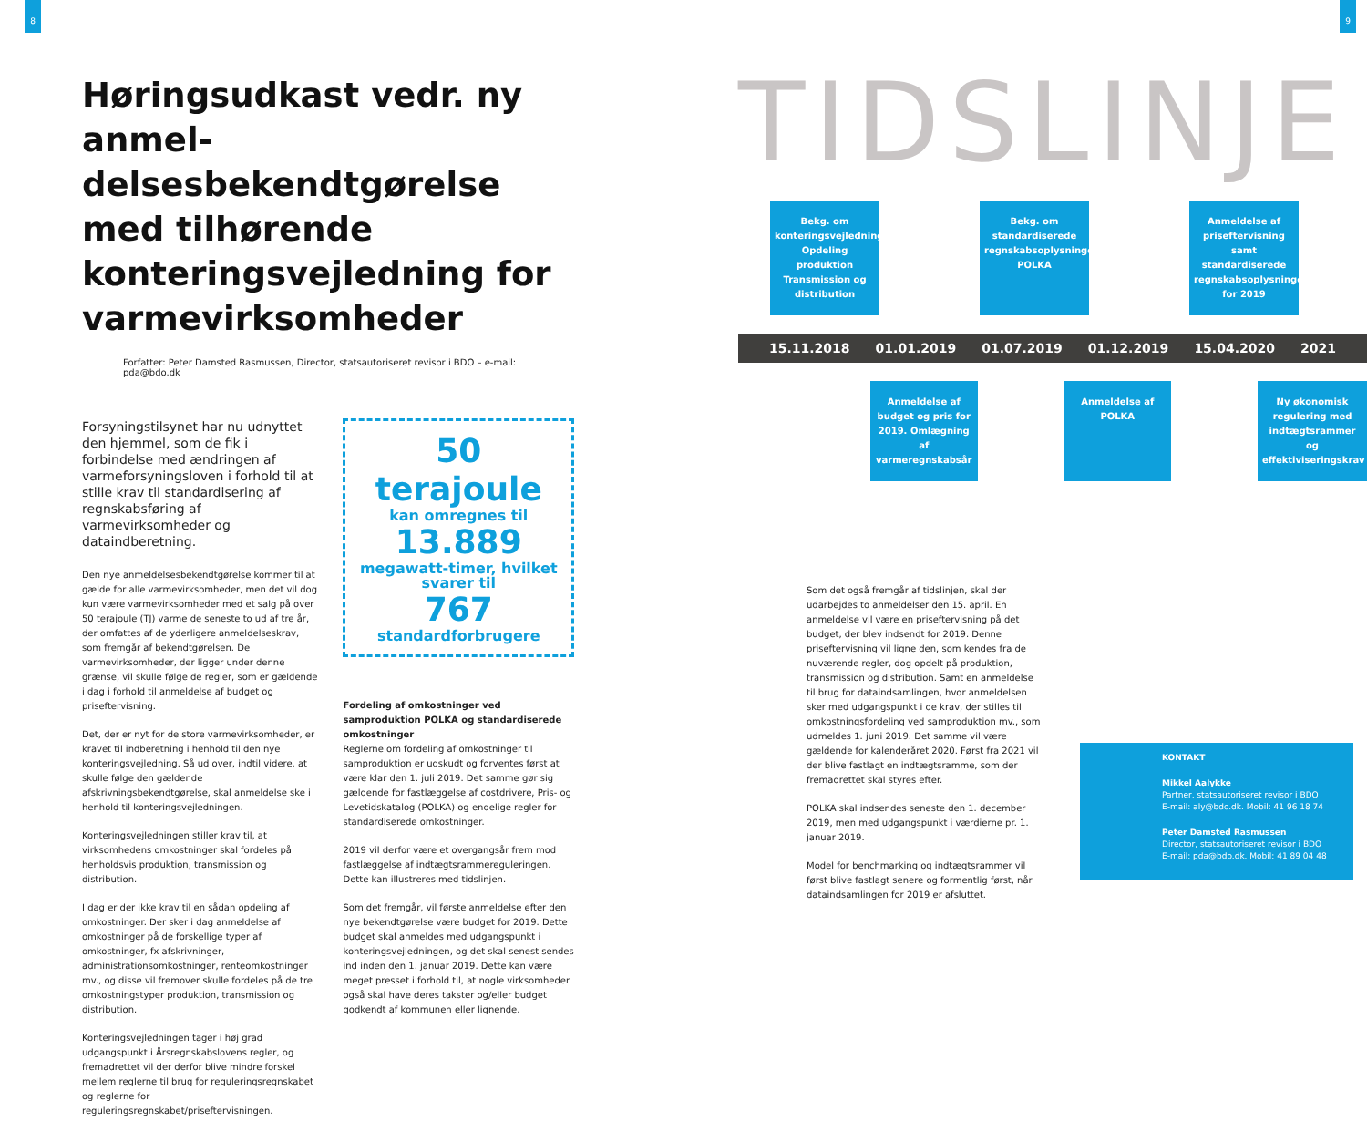8 9
Høringsudkast vedr. ny anmel­delsesbekendtgørelse med til­hørende konteringsvejledning for varmevirksomheder
Forfatter: Peter Damsted Rasmussen, Director, statsautoriseret revisor i BDO – e-mail: pda@bdo.dk
Forsyningstilsynet har nu udnyttet den hjemmel, som de fik i forbindelse med ændringen af varmeforsyningsloven i forhold til at stille krav til standardisering af regnskabsføring af varmevirksomheder og dataindberetning.
Den nye anmeldelsesbekendtgørelse kommer til at gælde for alle varmevirksomheder, men det vil dog kun være varmevirksomheder med et salg på over 50 terajoule (TJ) varme de seneste to ud af tre år, der omfattes af de yderligere anmeldelseskrav, som fremgår af bekendtgørelsen. De varmevirksomheder, der ligger under denne grænse, vil skulle følge de regler, som er gældende i dag i forhold til anmeldelse af budget og priseftervisning.
Det, der er nyt for de store varmevirksomheder, er kravet til indberetning i henhold til den nye konteringsvejledning. Så ud over, indtil videre, at skulle følge den gældende afskrivningsbekendtgørelse, skal anmeldelse ske i henhold til konteringsvejledningen.
Konteringsvejledningen stiller krav til, at virksomhedens omkostninger skal fordeles på henholdsvis produktion, transmission og distribution.
I dag er der ikke krav til en sådan opdeling af omkostninger. Der sker i dag anmeldelse af omkostninger på de forskellige typer af omkostninger, fx afskrivninger, administrationsomkostninger, renteomkostninger mv., og disse vil fremover skulle fordeles på de tre omkostningstyper produktion, transmission og distribution.
Konteringsvejledningen tager i høj grad udgangspunkt i Årsregnskabslovens regler, og fremadrettet vil der derfor blive mindre forskel mellem reglerne til brug for reguleringsregnskabet og reglerne for reguleringsregnskabet/priseftervisningen.
50 terajoule
kan omregnes til
13.889
megawatt-timer, hvilket svarer til
767
standardforbrugere
Fordeling af omkostninger ved samproduktion POLKA og standardiserede omkostninger
Reglerne om fordeling af omkostninger til samproduktion er udskudt og forventes først at være klar den 1. juli 2019. Det samme gør sig gældende for fastlæggelse af costdrivere, Pris- og Levetidskatalog (POLKA) og endelige regler for standardiserede omkostninger.
2019 vil derfor være et overgangsår frem mod fastlæggelse af indtægtsrammereguleringen. Dette kan illustreres med tidslinjen.
Som det fremgår, vil første anmeldelse efter den nye bekendtgørelse være budget for 2019. Dette budget skal anmeldes med udgangspunkt i konteringsvejledningen, og det skal senest sendes ind inden den 1. januar 2019. Dette kan være meget presset i forhold til, at nogle virksomheder også skal have deres takster og/eller budget godkendt af kommunen eller lignende.
TIDSLINJE
Bekg. om konteringsvejledning. Opdeling produktion Transmission og distribution
Bekg. om standardiserede regnskabsoplysninger, POLKA
Anmeldelse af priseftervisning samt standardiserede regnskabsoplysninger for 2019
15.11.2018 01.01.2019 01.07.2019 01.12.2019 15.04.2020 2021
Anmeldelse af budget og pris for 2019. Omlægning af varmeregnskabsår
Anmeldelse af POLKA
Ny økonomisk regulering med indtægtsrammer og effektiviseringskrav
Som det også fremgår af tidslinjen, skal der udarbejdes to anmeldelser den 15. april. En anmeldelse vil være en priseftervisning på det budget, der blev indsendt for 2019. Denne priseftervisning vil ligne den, som kendes fra de nuværende regler, dog opdelt på produktion, transmission og distribution. Samt en anmeldelse til brug for dataindsamlingen, hvor anmeldelsen sker med udgangspunkt i de krav, der stilles til omkostningsfordeling ved samproduktion mv., som udmeldes 1. juni 2019. Det samme vil være gældende for kalenderåret 2020. Først fra 2021 vil der blive fastlagt en indtægtsramme, som der fremadrettet skal styres efter.
POLKA skal indsendes seneste den 1. december 2019, men med udgangspunkt i værdierne pr. 1. januar 2019.
Model for benchmarking og indtægtsrammer vil først blive fastlagt senere og formentlig først, når dataindsamlingen for 2019 er afsluttet.
KONTAKT
Mikkel Aalykke
Partner, statsautoriseret revisor i BDO
E-mail: aly@bdo.dk. Mobil: 41 96 18 74
Peter Damsted Rasmussen
Director, statsautoriseret revisor i BDO
E-mail: pda@bdo.dk. Mobil: 41 89 04 48